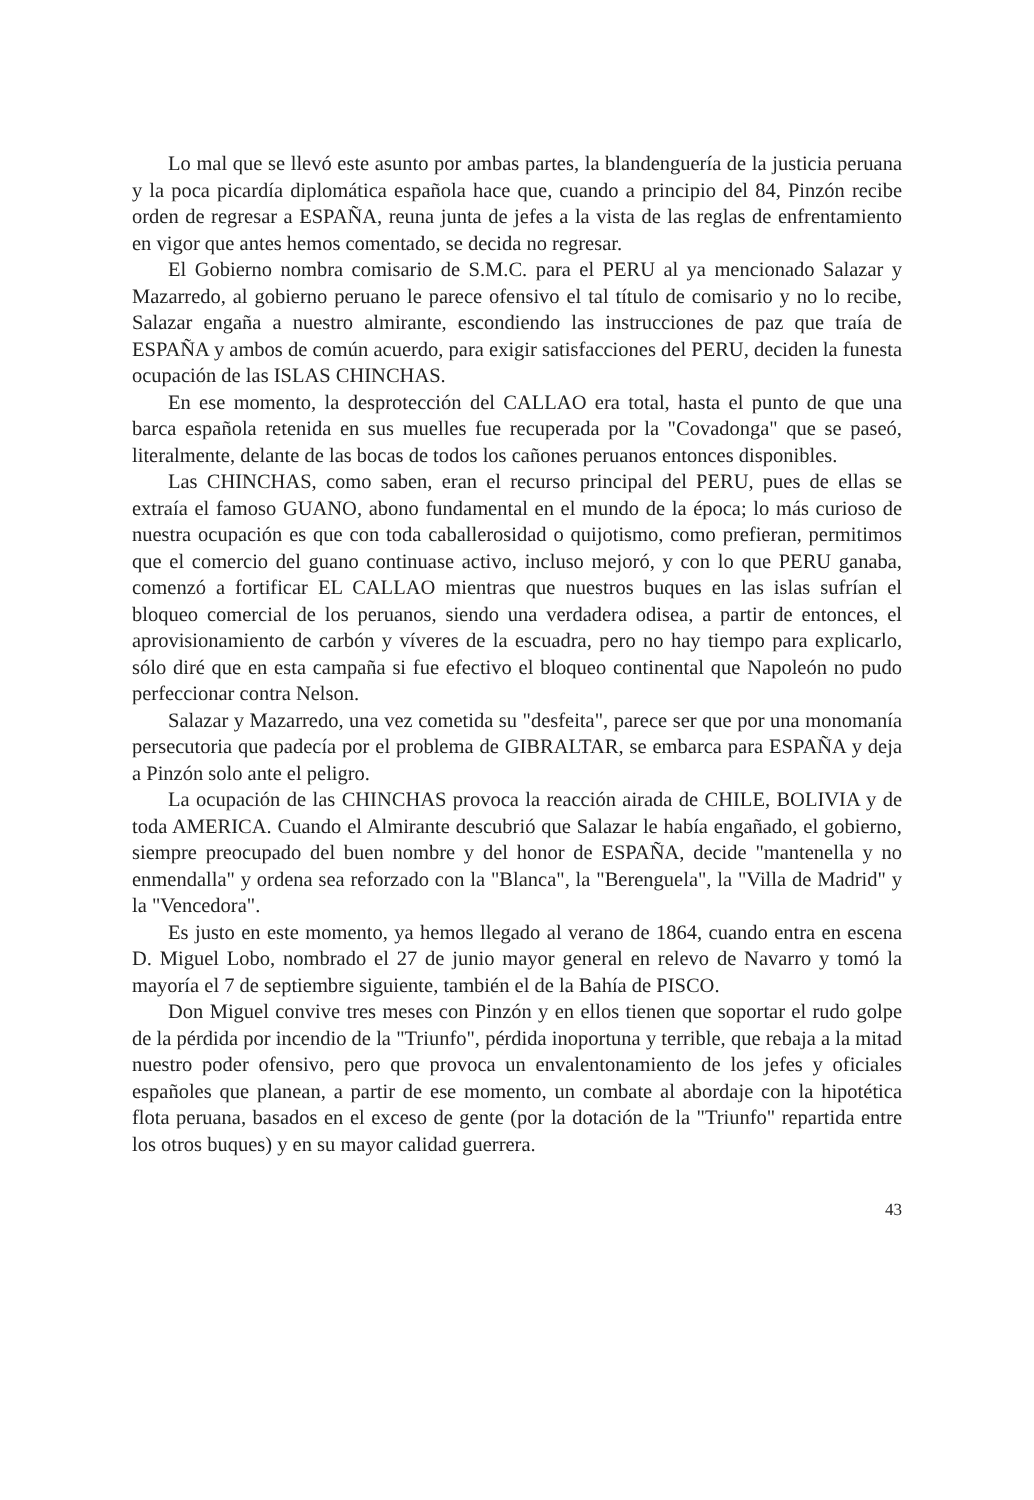Lo mal que se llevó este asunto por ambas partes, la blandenguería de la justicia peruana y la poca picardía diplomática española hace que, cuando a principio del 84, Pinzón recibe orden de regresar a ESPAÑA, reuna junta de jefes a la vista de las reglas de enfrentamiento en vigor que antes hemos comentado, se decida no regresar.
El Gobierno nombra comisario de S.M.C. para el PERU al ya mencionado Salazar y Mazarredo, al gobierno peruano le parece ofensivo el tal título de comisario y no lo recibe, Salazar engaña a nuestro almirante, escondiendo las instrucciones de paz que traía de ESPAÑA y ambos de común acuerdo, para exigir satisfacciones del PERU, deciden la funesta ocupación de las ISLAS CHINCHAS.
En ese momento, la desprotección del CALLAO era total, hasta el punto de que una barca española retenida en sus muelles fue recuperada por la "Covadonga" que se paseó, literalmente, delante de las bocas de todos los cañones peruanos entonces disponibles.
Las CHINCHAS, como saben, eran el recurso principal del PERU, pues de ellas se extraía el famoso GUANO, abono fundamental en el mundo de la época; lo más curioso de nuestra ocupación es que con toda caballerosidad o quijotismo, como prefieran, permitimos que el comercio del guano continuase activo, incluso mejoró, y con lo que PERU ganaba, comenzó a fortificar EL CALLAO mientras que nuestros buques en las islas sufrían el bloqueo comercial de los peruanos, siendo una verdadera odisea, a partir de entonces, el aprovisionamiento de carbón y víveres de la escuadra, pero no hay tiempo para explicarlo, sólo diré que en esta campaña si fue efectivo el bloqueo continental que Napoleón no pudo perfeccionar contra Nelson.
Salazar y Mazarredo, una vez cometida su "desfeita", parece ser que por una monomanía persecutoria que padecía por el problema de GIBRALTAR, se embarca para ESPAÑA y deja a Pinzón solo ante el peligro.
La ocupación de las CHINCHAS provoca la reacción airada de CHILE, BOLIVIA y de toda AMERICA. Cuando el Almirante descubrió que Salazar le había engañado, el gobierno, siempre preocupado del buen nombre y del honor de ESPAÑA, decide "mantenella y no enmendalla" y ordena sea reforzado con la "Blanca", la "Berenguela", la "Villa de Madrid" y la "Vencedora".
Es justo en este momento, ya hemos llegado al verano de 1864, cuando entra en escena D. Miguel Lobo, nombrado el 27 de junio mayor general en relevo de Navarro y tomó la mayoría el 7 de septiembre siguiente, también el de la Bahía de PISCO.
Don Miguel convive tres meses con Pinzón y en ellos tienen que soportar el rudo golpe de la pérdida por incendio de la "Triunfo", pérdida inoportuna y terrible, que rebaja a la mitad nuestro poder ofensivo, pero que provoca un envalentonamiento de los jefes y oficiales españoles que planean, a partir de ese momento, un combate al abordaje con la hipotética flota peruana, basados en el exceso de gente (por la dotación de la "Triunfo" repartida entre los otros buques) y en su mayor calidad guerrera.
43